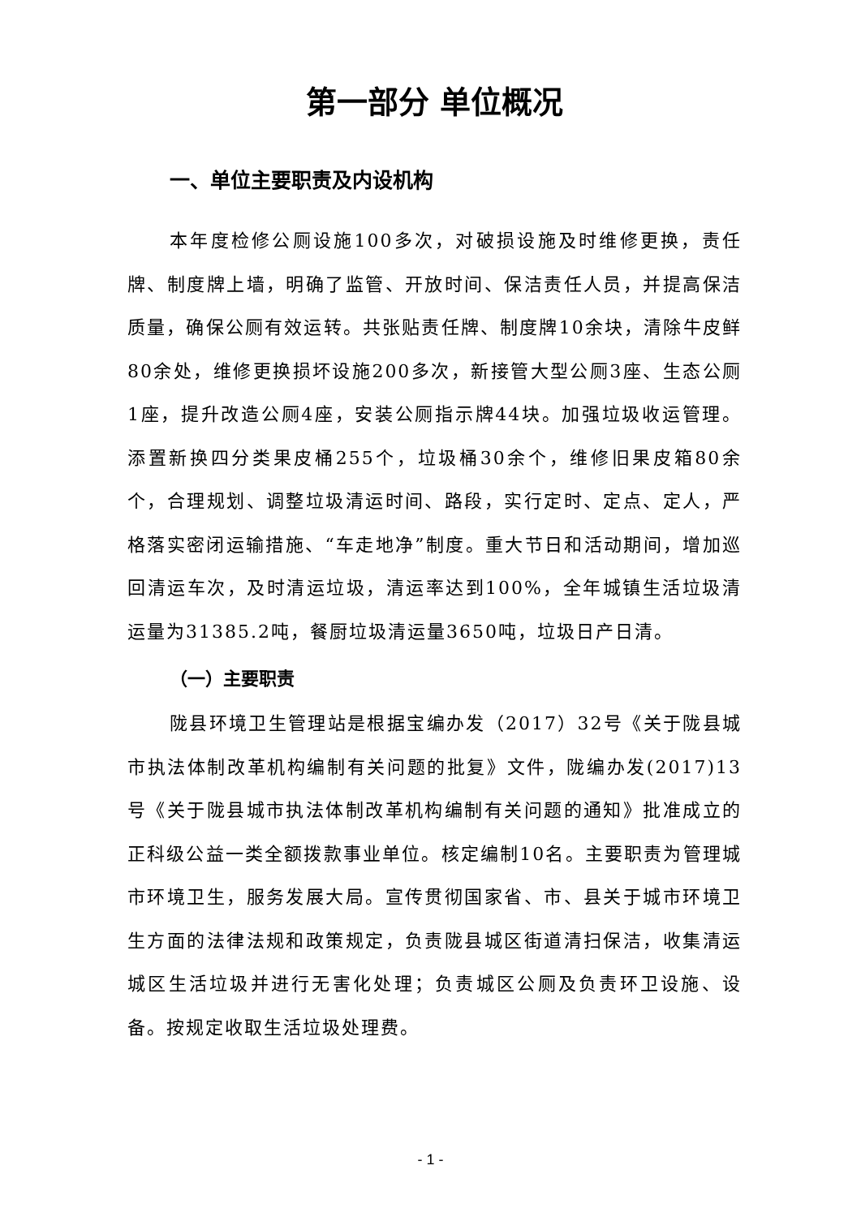第一部分 单位概况
一、单位主要职责及内设机构
本年度检修公厕设施100多次，对破损设施及时维修更换，责任牌、制度牌上墙，明确了监管、开放时间、保洁责任人员，并提高保洁质量，确保公厕有效运转。共张贴责任牌、制度牌10余块，清除牛皮鲜80余处，维修更换损坏设施200多次，新接管大型公厕3座、生态公厕1座，提升改造公厕4座，安装公厕指示牌44块。加强垃圾收运管理。添置新换四分类果皮桶255个，垃圾桶30余个，维修旧果皮箱80余个，合理规划、调整垃圾清运时间、路段，实行定时、定点、定人，严格落实密闭运输措施、“车走地净”制度。重大节日和活动期间，增加巡回清运车次，及时清运垃圾，清运率达到100%，全年城镇生活垃圾清运量为31385.2吨，餐厨垃圾清运量3650吨，垃圾日产日清。
（一）主要职责
陇县环境卫生管理站是根据宝编办发（2017）32号《关于陇县城市执法体制改革机构编制有关问题的批复》文件，陇编办发(2017)13号《关于陇县城市执法体制改革机构编制有关问题的通知》批准成立的正科级公益一类全额拨款事业单位。核定编制10名。主要职责为管理城市环境卫生，服务发展大局。宣传贯彻国家省、市、县关于城市环境卫生方面的法律法规和政策规定，负责陇县城区街道清扫保洁，收集清运城区生活垃圾并进行无害化处理；负责城区公厕及负责环卫设施、设备。按规定收取生活垃圾处理费。
- 1 -